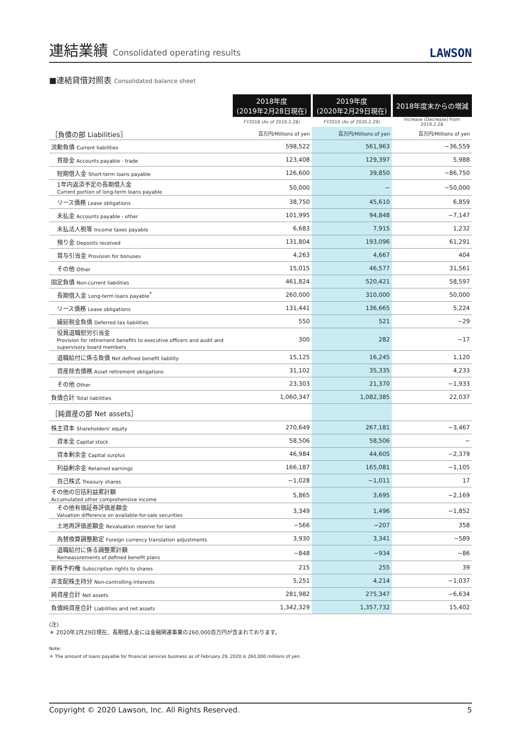連結業績 Consolidated operating results
LAWSON
■連結貸借対照表 Consolidated balance sheet
| | 2018年度 (2019年2月28日現在) | 2019年度 (2020年2月29日現在) | 2018年度末からの増減 |
| | FY2018 (As of 2019.2.28) | FY2019 (As of 2020.2.29) | Increase (Decrease) from 2019.2.28 |
| ［負債の部 Liabilities］ | 百万円/Millions of yen | 百万円/Millions of yen | 百万円/Millions of yen |
| 流動負債 Current liabilities | 598,522 | 561,963 | −36,559 |
| 買掛金 Accounts payable - trade | 123,408 | 129,397 | 5,988 |
| 短期借入金 Short-term loans payable | 126,600 | 39,850 | −86,750 |
| 1年内返済予定の長期借入金 Current portion of long-term loans payable | 50,000 | − | −50,000 |
| リース債務 Lease obligations | 38,750 | 45,610 | 6,859 |
| 未払金 Accounts payable - other | 101,995 | 94,848 | −7,147 |
| 未払法人税等 Income taxes payable | 6,683 | 7,915 | 1,232 |
| 預り金 Deposits received | 131,804 | 193,096 | 61,291 |
| 賞与引当金 Provision for bonuses | 4,263 | 4,667 | 404 |
| その他 Other | 15,015 | 46,577 | 31,561 |
| 固定負債 Non-current liabilities | 461,824 | 520,421 | 58,597 |
| 長期借入金 Long-term loans payable<sup>*</sup> | 260,000 | 310,000 | 50,000 |
| リース債務 Lease obligations | 131,441 | 136,665 | 5,224 |
| 繰延税金負債 Deferred tax liabilities | 550 | 521 | −29 |
| 役員退職慰労引当金 Provision for retirement benefits to executive officers and audit and supervisory board members | 300 | 282 | −17 |
| 退職給付に係る負債 Net defined benefit liability | 15,125 | 16,245 | 1,120 |
| 資産除去債務 Asset retirement obligations | 31,102 | 35,335 | 4,233 |
| その他 Other | 23,303 | 21,370 | −1,933 |
| 負債合計 Total liabilities | 1,060,347 | 1,082,385 | 22,037 |
| ［純資産の部 Net assets］ | | | |
| 株主資本 Shareholders' equity | 270,649 | 267,181 | −3,467 |
| 資本金 Capital stock | 58,506 | 58,506 | − |
| 資本剰余金 Capital surplus | 46,984 | 44,605 | −2,379 |
| 利益剰余金 Retained earnings | 166,187 | 165,081 | −1,105 |
| 自己株式 Treasury shares | −1,028 | −1,011 | 17 |
| その他の包括利益累計額 Accumulated other comprehensive income | 5,865 | 3,695 | −2,169 |
| その他有価証券評価差額金 Valuation difference on available-for-sale securities | 3,349 | 1,496 | −1,852 |
| 土地再評価差額金 Revaluation reserve for land | −566 | −207 | 358 |
| 為替換算調整勘定 Foreign currency translation adjustments | 3,930 | 3,341 | −589 |
| 退職給付に係る調整累計額 Remeasurements of defined benefit plans | −848 | −934 | −86 |
| 新株予約権 Subscription rights to shares | 215 | 255 | 39 |
| 非支配株主持分 Non-controlling interests | 5,251 | 4,214 | −1,037 |
| 純資産合計 Net assets | 281,982 | 275,347 | −6,634 |
| 負債純資産合計 Liabilities and net assets | 1,342,329 | 1,357,732 | 15,402 |
(注)
＊ 2020年2月29日現在、長期借入金には金融関連事業の260,000百万円が含まれております。
Note:
＊ The amount of loans payable for financial services business as of February 29, 2020 is 260,000 millions of yen.
Copyright © 2020 Lawson, Inc. All Rights Reserved. 5